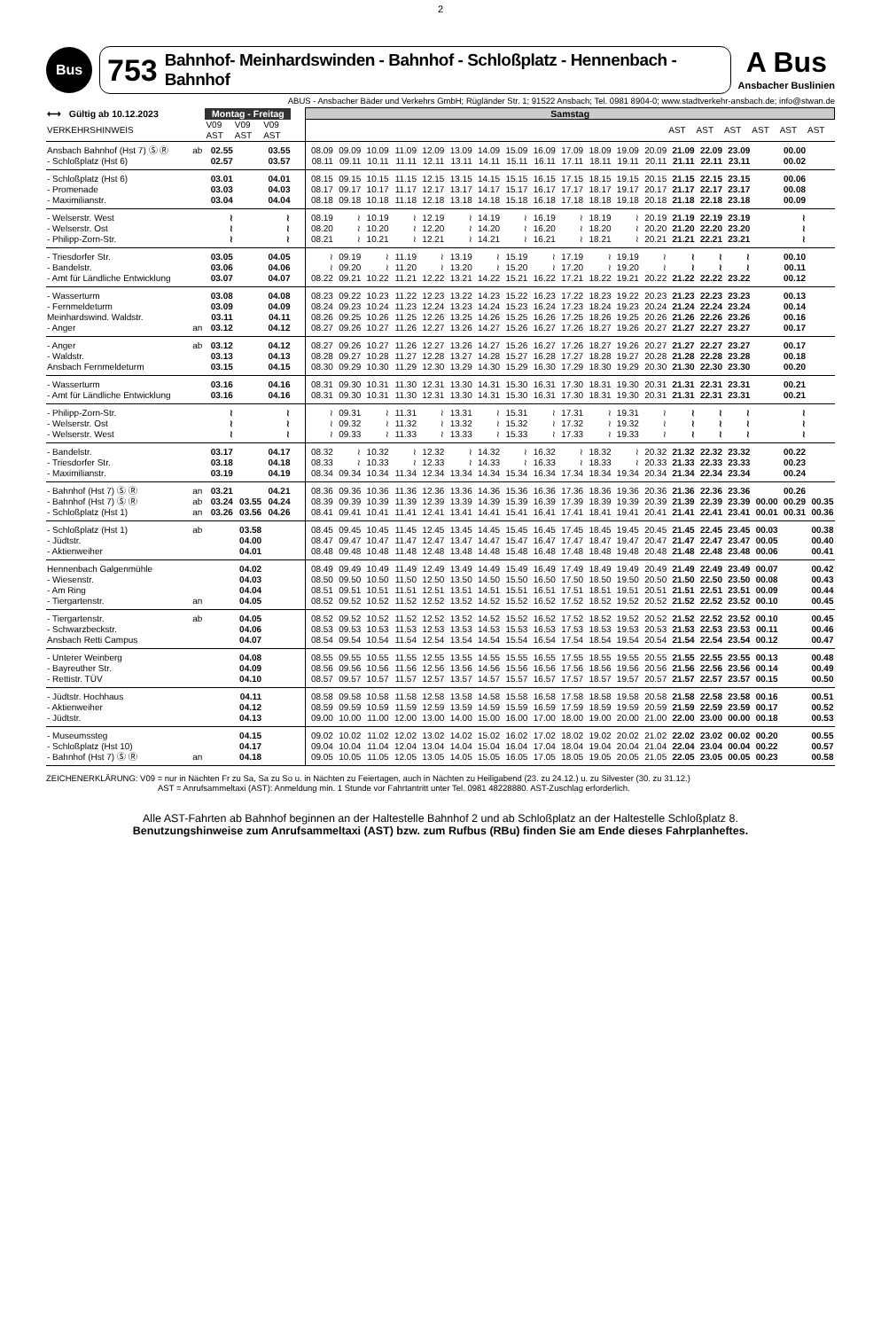2
Bus
753 Bahnhof- Meinhardswinden - Bahnhof - Schloßplatz - Hennenbach - Bahnhof
A Bus
Ansbacher Buslinien
ABUS - Ansbacher Bäder und Verkehrs GmbH; Rügländer Str. 1; 91522 Ansbach; Tel. 0981 8904-0; www.stadtverkehr-ansbach.de; info@stwan.de
| ⟷ Gültig ab 10.12.2023 | | Montag - Freitag | | | | Samstag | | | | | | | | | | | | | | | | | | |
| --- | --- | --- | --- | --- | --- | --- | --- | --- | --- | --- | --- | --- | --- | --- | --- | --- | --- | --- | --- | --- | --- | --- | --- | --- |
| VERKEHRSHINWEIS | | V09 AST | V09 AST | V09 AST | | | | | | | | | | | | | | | AST | AST | AST | AST | AST | AST |
| Ansbach Bahnhof (Hst 7) Ⓢ Ⓡ | ab | 02.55 | | 03.55 | | 08.09 | 09.09 | 10.09 | 11.09 | 12.09 | 13.09 | 14.09 | 15.09 | 16.09 | 17.09 | 18.09 | 19.09 | 20.09 | 21.09 | 22.09 | 23.09 | | 00.00 | |
| - Schloßplatz (Hst 6) | | 02.57 | | 03.57 | | 08.11 | 09.11 | 10.11 | 11.11 | 12.11 | 13.11 | 14.11 | 15.11 | 16.11 | 17.11 | 18.11 | 19.11 | 20.11 | 21.11 | 22.11 | 23.11 | | 00.02 | |
| - Schloßplatz (Hst 6) | | 03.01 | | 04.01 | | 08.15 | 09.15 | 10.15 | 11.15 | 12.15 | 13.15 | 14.15 | 15.15 | 16.15 | 17.15 | 18.15 | 19.15 | 20.15 | 21.15 | 22.15 | 23.15 | | 00.06 | |
| - Promenade | | 03.03 | | 04.03 | | 08.17 | 09.17 | 10.17 | 11.17 | 12.17 | 13.17 | 14.17 | 15.17 | 16.17 | 17.17 | 18.17 | 19.17 | 20.17 | 21.17 | 22.17 | 23.17 | | 00.08 | |
| - Maximilianstr. | | 03.04 | | 04.04 | | 08.18 | 09.18 | 10.18 | 11.18 | 12.18 | 13.18 | 14.18 | 15.18 | 16.18 | 17.18 | 18.18 | 19.18 | 20.18 | 21.18 | 22.18 | 23.18 | | 00.09 | |
| - Welserstr. West | | ≀ | | ≀ | | 08.19 | ≀ | 10.19 | ≀ | 12.19 | ≀ | 14.19 | ≀ | 16.19 | ≀ | 18.19 | ≀ | 20.19 | 21.19 | 22.19 | 23.19 | | ≀ | |
| - Welserstr. Ost | | ≀ | | ≀ | | 08.20 | ≀ | 10.20 | ≀ | 12.20 | ≀ | 14.20 | ≀ | 16.20 | ≀ | 18.20 | ≀ | 20.20 | 21.20 | 22.20 | 23.20 | | ≀ | |
| - Philipp-Zorn-Str. | | ≀ | | ≀ | | 08.21 | ≀ | 10.21 | ≀ | 12.21 | ≀ | 14.21 | ≀ | 16.21 | ≀ | 18.21 | ≀ | 20.21 | 21.21 | 22.21 | 23.21 | | ≀ | |
| - Triesdorfer Str. | | 03.05 | | 04.05 | | ≀ | 09.19 | ≀ | 11.19 | ≀ | 13.19 | ≀ | 15.19 | ≀ | 17.19 | ≀ | 19.19 | ≀ | ≀ | ≀ | ≀ | | 00.10 | |
| - Bandelstr. | | 03.06 | | 04.06 | | ≀ | 09.20 | ≀ | 11.20 | ≀ | 13.20 | ≀ | 15.20 | ≀ | 17.20 | ≀ | 19.20 | ≀ | ≀ | ≀ | ≀ | | 00.11 | |
| - Amt für Ländliche Entwicklung | | 03.07 | | 04.07 | | 08.22 | 09.21 | 10.22 | 11.21 | 12.22 | 13.21 | 14.22 | 15.21 | 16.22 | 17.21 | 18.22 | 19.21 | 20.22 | 21.22 | 22.22 | 23.22 | | 00.12 | |
| - Wasserturm | | 03.08 | | 04.08 | | 08.23 | 09.22 | 10.23 | 11.22 | 12.23 | 13.22 | 14.23 | 15.22 | 16.23 | 17.22 | 18.23 | 19.22 | 20.23 | 21.23 | 22.23 | 23.23 | | 00.13 | |
| - Fernmeldeturm | | 03.09 | | 04.09 | | 08.24 | 09.23 | 10.24 | 11.23 | 12.24 | 13.23 | 14.24 | 15.23 | 16.24 | 17.23 | 18.24 | 19.23 | 20.24 | 21.24 | 22.24 | 23.24 | | 00.14 | |
| Meinhardswind. Waldstr. | | 03.11 | | 04.11 | | 08.26 | 09.25 | 10.26 | 11.25 | 12.26 | 13.25 | 14.26 | 15.25 | 16.26 | 17.25 | 18.26 | 19.25 | 20.26 | 21.26 | 22.26 | 23.26 | | 00.16 | |
| - Anger | an | 03.12 | | 04.12 | | 08.27 | 09.26 | 10.27 | 11.26 | 12.27 | 13.26 | 14.27 | 15.26 | 16.27 | 17.26 | 18.27 | 19.26 | 20.27 | 21.27 | 22.27 | 23.27 | | 00.17 | |
| - Anger | ab | 03.12 | | 04.12 | | 08.27 | 09.26 | 10.27 | 11.26 | 12.27 | 13.26 | 14.27 | 15.26 | 16.27 | 17.26 | 18.27 | 19.26 | 20.27 | 21.27 | 22.27 | 23.27 | | 00.17 | |
| - Waldstr. | | 03.13 | | 04.13 | | 08.28 | 09.27 | 10.28 | 11.27 | 12.28 | 13.27 | 14.28 | 15.27 | 16.28 | 17.27 | 18.28 | 19.27 | 20.28 | 21.28 | 22.28 | 23.28 | | 00.18 | |
| Ansbach Fernmeldeturm | | 03.15 | | 04.15 | | 08.30 | 09.29 | 10.30 | 11.29 | 12.30 | 13.29 | 14.30 | 15.29 | 16.30 | 17.29 | 18.30 | 19.29 | 20.30 | 21.30 | 22.30 | 23.30 | | 00.20 | |
| - Wasserturm | | 03.16 | | 04.16 | | 08.31 | 09.30 | 10.31 | 11.30 | 12.31 | 13.30 | 14.31 | 15.30 | 16.31 | 17.30 | 18.31 | 19.30 | 20.31 | 21.31 | 22.31 | 23.31 | | 00.21 | |
| - Amt für Ländliche Entwicklung | | 03.16 | | 04.16 | | 08.31 | 09.30 | 10.31 | 11.30 | 12.31 | 13.30 | 14.31 | 15.30 | 16.31 | 17.30 | 18.31 | 19.30 | 20.31 | 21.31 | 22.31 | 23.31 | | 00.21 | |
| - Philipp-Zorn-Str. | | ≀ | | ≀ | | ≀ | 09.31 | ≀ | 11.31 | ≀ | 13.31 | ≀ | 15.31 | ≀ | 17.31 | ≀ | 19.31 | ≀ | ≀ | ≀ | ≀ | | ≀ | |
| - Welserstr. Ost | | ≀ | | ≀ | | ≀ | 09.32 | ≀ | 11.32 | ≀ | 13.32 | ≀ | 15.32 | ≀ | 17.32 | ≀ | 19.32 | ≀ | ≀ | ≀ | ≀ | | ≀ | |
| - Welserstr. West | | ≀ | | ≀ | | ≀ | 09.33 | ≀ | 11.33 | ≀ | 13.33 | ≀ | 15.33 | ≀ | 17.33 | ≀ | 19.33 | ≀ | ≀ | ≀ | ≀ | | ≀ | |
| - Bandelstr. | | 03.17 | | 04.17 | | 08.32 | ≀ | 10.32 | ≀ | 12.32 | ≀ | 14.32 | ≀ | 16.32 | ≀ | 18.32 | ≀ | 20.32 | 21.32 | 22.32 | 23.32 | | 00.22 | |
| - Triesdorfer Str. | | 03.18 | | 04.18 | | 08.33 | ≀ | 10.33 | ≀ | 12.33 | ≀ | 14.33 | ≀ | 16.33 | ≀ | 18.33 | ≀ | 20.33 | 21.33 | 22.33 | 23.33 | | 00.23 | |
| - Maximilianstr. | | 03.19 | | 04.19 | | 08.34 | 09.34 | 10.34 | 11.34 | 12.34 | 13.34 | 14.34 | 15.34 | 16.34 | 17.34 | 18.34 | 19.34 | 20.34 | 21.34 | 22.34 | 23.34 | | 00.24 | |
| - Bahnhof (Hst 7) Ⓢ Ⓡ | an | 03.21 | | 04.21 | | 08.36 | 09.36 | 10.36 | 11.36 | 12.36 | 13.36 | 14.36 | 15.36 | 16.36 | 17.36 | 18.36 | 19.36 | 20.36 | 21.36 | 22.36 | 23.36 | | 00.26 | |
| - Bahnhof (Hst 7) Ⓢ Ⓡ | ab | 03.24 | 03.55 | 04.24 | | 08.39 | 09.39 | 10.39 | 11.39 | 12.39 | 13.39 | 14.39 | 15.39 | 16.39 | 17.39 | 18.39 | 19.39 | 20.39 | 21.39 | 22.39 | 23.39 | 00.00 | 00.29 | 00.35 |
| - Schloßplatz (Hst 1) | an | 03.26 | 03.56 | 04.26 | | 08.41 | 09.41 | 10.41 | 11.41 | 12.41 | 13.41 | 14.41 | 15.41 | 16.41 | 17.41 | 18.41 | 19.41 | 20.41 | 21.41 | 22.41 | 23.41 | 00.01 | 00.31 | 00.36 |
| - Schloßplatz (Hst 1) | ab | | 03.58 | | | 08.45 | 09.45 | 10.45 | 11.45 | 12.45 | 13.45 | 14.45 | 15.45 | 16.45 | 17.45 | 18.45 | 19.45 | 20.45 | 21.45 | 22.45 | 23.45 | 00.03 | | 00.38 |
| - Jüdtstr. | | | 04.00 | | | 08.47 | 09.47 | 10.47 | 11.47 | 12.47 | 13.47 | 14.47 | 15.47 | 16.47 | 17.47 | 18.47 | 19.47 | 20.47 | 21.47 | 22.47 | 23.47 | 00.05 | | 00.40 |
| - Aktienweiher | | | 04.01 | | | 08.48 | 09.48 | 10.48 | 11.48 | 12.48 | 13.48 | 14.48 | 15.48 | 16.48 | 17.48 | 18.48 | 19.48 | 20.48 | 21.48 | 22.48 | 23.48 | 00.06 | | 00.41 |
| Hennenbach Galgenmühle | | | 04.02 | | | 08.49 | 09.49 | 10.49 | 11.49 | 12.49 | 13.49 | 14.49 | 15.49 | 16.49 | 17.49 | 18.49 | 19.49 | 20.49 | 21.49 | 22.49 | 23.49 | 00.07 | | 00.42 |
| - Wiesenstr. | | | 04.03 | | | 08.50 | 09.50 | 10.50 | 11.50 | 12.50 | 13.50 | 14.50 | 15.50 | 16.50 | 17.50 | 18.50 | 19.50 | 20.50 | 21.50 | 22.50 | 23.50 | 00.08 | | 00.43 |
| - Am Ring | | | 04.04 | | | 08.51 | 09.51 | 10.51 | 11.51 | 12.51 | 13.51 | 14.51 | 15.51 | 16.51 | 17.51 | 18.51 | 19.51 | 20.51 | 21.51 | 22.51 | 23.51 | 00.09 | | 00.44 |
| - Tiergartenstr. | an | | 04.05 | | | 08.52 | 09.52 | 10.52 | 11.52 | 12.52 | 13.52 | 14.52 | 15.52 | 16.52 | 17.52 | 18.52 | 19.52 | 20.52 | 21.52 | 22.52 | 23.52 | 00.10 | | 00.45 |
| - Tiergartenstr. | ab | | 04.05 | | | 08.52 | 09.52 | 10.52 | 11.52 | 12.52 | 13.52 | 14.52 | 15.52 | 16.52 | 17.52 | 18.52 | 19.52 | 20.52 | 21.52 | 22.52 | 23.52 | 00.10 | | 00.45 |
| - Schwarzbeckstr. | | | 04.06 | | | 08.53 | 09.53 | 10.53 | 11.53 | 12.53 | 13.53 | 14.53 | 15.53 | 16.53 | 17.53 | 18.53 | 19.53 | 20.53 | 21.53 | 22.53 | 23.53 | 00.11 | | 00.46 |
| Ansbach Retti Campus | | | 04.07 | | | 08.54 | 09.54 | 10.54 | 11.54 | 12.54 | 13.54 | 14.54 | 15.54 | 16.54 | 17.54 | 18.54 | 19.54 | 20.54 | 21.54 | 22.54 | 23.54 | 00.12 | | 00.47 |
| - Unterer Weinberg | | | 04.08 | | | 08.55 | 09.55 | 10.55 | 11.55 | 12.55 | 13.55 | 14.55 | 15.55 | 16.55 | 17.55 | 18.55 | 19.55 | 20.55 | 21.55 | 22.55 | 23.55 | 00.13 | | 00.48 |
| - Bayreuther Str. | | | 04.09 | | | 08.56 | 09.56 | 10.56 | 11.56 | 12.56 | 13.56 | 14.56 | 15.56 | 16.56 | 17.56 | 18.56 | 19.56 | 20.56 | 21.56 | 22.56 | 23.56 | 00.14 | | 00.49 |
| - Rettistr. TÜV | | | 04.10 | | | 08.57 | 09.57 | 10.57 | 11.57 | 12.57 | 13.57 | 14.57 | 15.57 | 16.57 | 17.57 | 18.57 | 19.57 | 20.57 | 21.57 | 22.57 | 23.57 | 00.15 | | 00.50 |
| - Jüdtstr. Hochhaus | | | 04.11 | | | 08.58 | 09.58 | 10.58 | 11.58 | 12.58 | 13.58 | 14.58 | 15.58 | 16.58 | 17.58 | 18.58 | 19.58 | 20.58 | 21.58 | 22.58 | 23.58 | 00.16 | | 00.51 |
| - Aktienweiher | | | 04.12 | | | 08.59 | 09.59 | 10.59 | 11.59 | 12.59 | 13.59 | 14.59 | 15.59 | 16.59 | 17.59 | 18.59 | 19.59 | 20.59 | 21.59 | 22.59 | 23.59 | 00.17 | | 00.52 |
| - Jüdtstr. | | | 04.13 | | | 09.00 | 10.00 | 11.00 | 12.00 | 13.00 | 14.00 | 15.00 | 16.00 | 17.00 | 18.00 | 19.00 | 20.00 | 21.00 | 22.00 | 23.00 | 00.00 | 00.18 | | 00.53 |
| - Museumssteg | | | 04.15 | | | 09.02 | 10.02 | 11.02 | 12.02 | 13.02 | 14.02 | 15.02 | 16.02 | 17.02 | 18.02 | 19.02 | 20.02 | 21.02 | 22.02 | 23.02 | 00.02 | 00.20 | | 00.55 |
| - Schloßplatz (Hst 10) | | | 04.17 | | | 09.04 | 10.04 | 11.04 | 12.04 | 13.04 | 14.04 | 15.04 | 16.04 | 17.04 | 18.04 | 19.04 | 20.04 | 21.04 | 22.04 | 23.04 | 00.04 | 00.22 | | 00.57 |
| - Bahnhof (Hst 7) Ⓢ Ⓡ | an | | 04.18 | | | 09.05 | 10.05 | 11.05 | 12.05 | 13.05 | 14.05 | 15.05 | 16.05 | 17.05 | 18.05 | 19.05 | 20.05 | 21.05 | 22.05 | 23.05 | 00.05 | 00.23 | | 00.58 |
ZEICHENERKLÄRUNG: V09 = nur in Nächten Fr zu Sa, Sa zu So u. in Nächten zu Feiertagen, auch in Nächten zu Heiligabend (23. zu 24.12.) u. zu Silvester (30. zu 31.12.)
AST = Anrufsammeltaxi (AST): Anmeldung min. 1 Stunde vor Fahrtantritt unter Tel. 0981 48228880. AST-Zuschlag erforderlich.
Alle AST-Fahrten ab Bahnhof beginnen an der Haltestelle Bahnhof 2 und ab Schloßplatz an der Haltestelle Schloßplatz 8.
Benutzungshinweise zum Anrufsammeltaxi (AST) bzw. zum Rufbus (RBu) finden Sie am Ende dieses Fahrplanheftes.